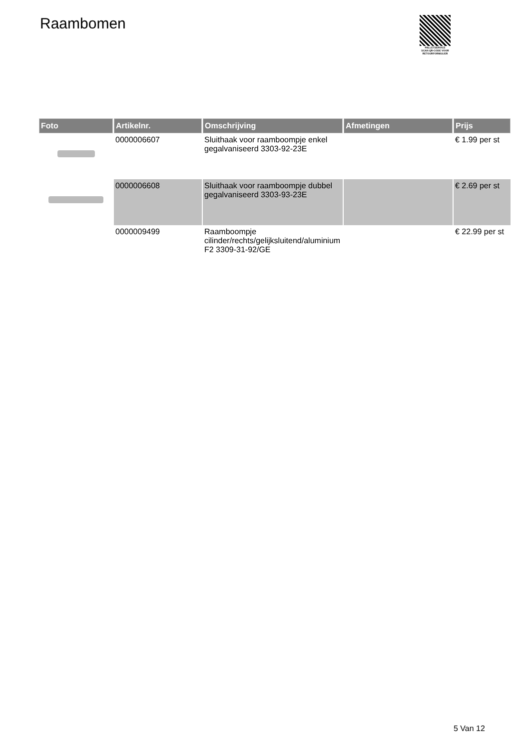Raambomen
PALLETSERVICE
SCAN QR-CODE VOOR RETOURFORMULIER
| Foto | Artikelnr. | Omschrijving | Afmetingen | Prijs |
| --- | --- | --- | --- | --- |
| | 0000006607 | Sluithaak voor raamboompje enkel gegalvaniseerd 3303-92-23E | | € 1.99 per st |
| | 0000006608 | Sluithaak voor raamboompje dubbel gegalvaniseerd 3303-93-23E | | € 2.69 per st |
| | 0000009499 | Raamboompje cilinder/rechts/gelijksluitend/aluminium F2 3309-31-92/GE | | € 22.99 per st |
5 Van 12